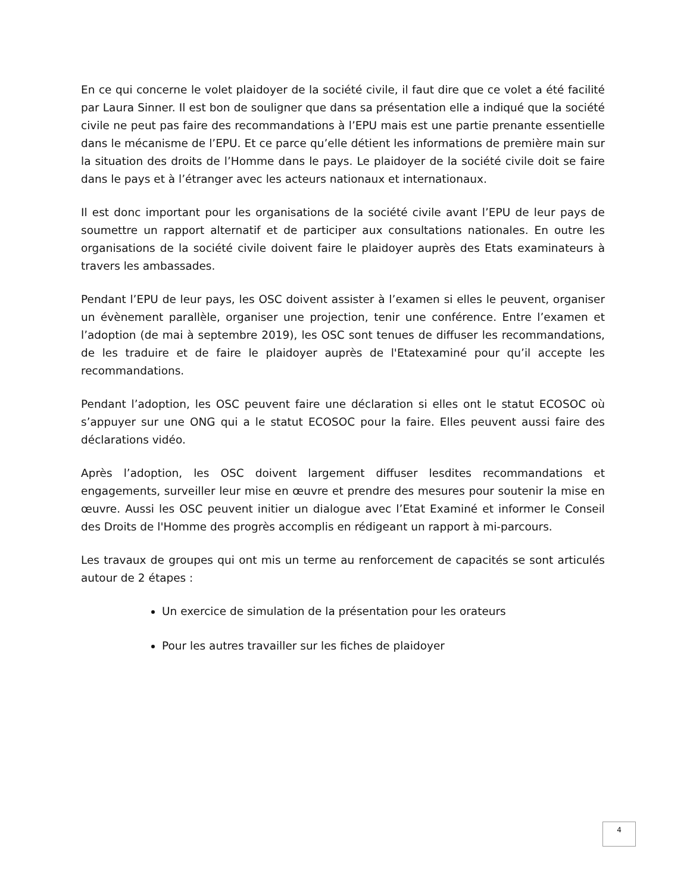En ce qui concerne le volet plaidoyer de la société civile, il faut dire que ce volet a été facilité par Laura Sinner. Il est bon de souligner que dans sa présentation elle a indiqué que la société civile ne peut pas faire des recommandations à l’EPU mais est une partie prenante essentielle dans le mécanisme de l’EPU. Et ce parce qu’elle détient les informations de première main sur la situation des droits de l’Homme dans le pays. Le plaidoyer de la société civile doit se faire dans le pays et à l’étranger avec les acteurs nationaux et internationaux.
Il est donc important pour les organisations de la société civile avant l’EPU de leur pays de soumettre un rapport alternatif et de participer aux consultations nationales. En outre les organisations de la société civile doivent faire le plaidoyer auprès des Etats examinateurs à travers les ambassades.
Pendant l’EPU de leur pays, les OSC doivent assister à l’examen si elles le peuvent, organiser un évènement parallèle, organiser une projection, tenir une conférence. Entre l’examen et l’adoption (de mai à septembre 2019), les OSC sont tenues de diffuser les recommandations, de les traduire et de faire le plaidoyer auprès de l'Etatexaminé pour qu’il accepte les recommandations.
Pendant l’adoption, les OSC peuvent faire une déclaration si elles ont le statut ECOSOC où s’appuyer sur une ONG qui a le statut ECOSOC pour la faire. Elles peuvent aussi faire des déclarations vidéo.
Après l’adoption, les OSC doivent largement diffuser lesdites recommandations et engagements, surveiller leur mise en œuvre et prendre des mesures pour soutenir la mise en œuvre. Aussi les OSC peuvent initier un dialogue avec l’Etat Examiné et informer le Conseil des Droits de l'Homme des progrès accomplis en rédigeant un rapport à mi-parcours.
Les travaux de groupes qui ont mis un terme au renforcement de capacités se sont articulés autour de 2 étapes :
Un exercice de simulation de la présentation pour les orateurs
Pour les autres travailler sur les fiches de plaidoyer
4